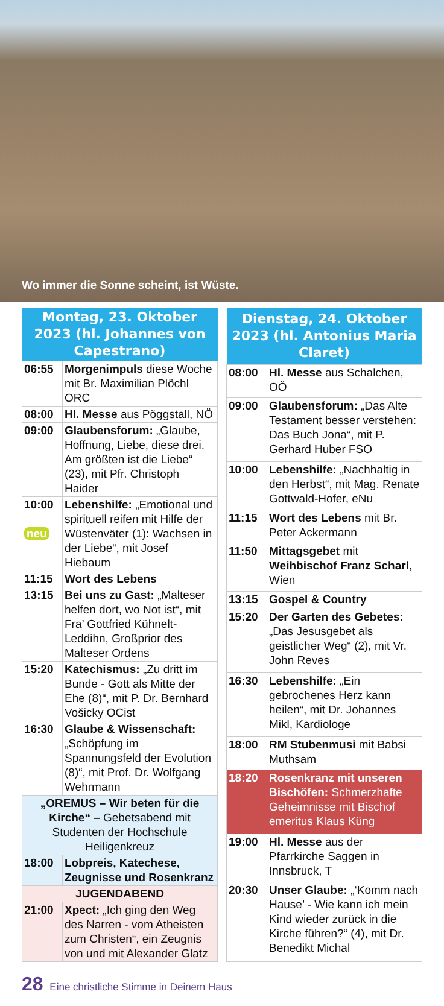Wo immer die Sonne scheint, ist Wüste.
| Montag, 23. Oktober 2023 (hl. Johannes von Capestrano) | |
| --- | --- |
| 06:55 | Morgenimpuls diese Woche mit Br. Maximilian Plöchl ORC |
| 08:00 | Hl. Messe aus Pöggstall, NÖ |
| 09:00 | Glaubensforum: „Glaube, Hoffnung, Liebe, diese drei. Am größten ist die Liebe“ (23), mit Pfr. Christoph Haider |
| 10:00 neu | Lebenshilfe: „Emotional und spirituell reifen mit Hilfe der Wüstenväter (1): Wachsen in der Liebe“, mit Josef Hiebaum |
| 11:15 | Wort des Lebens |
| 13:15 | Bei uns zu Gast: „Malteser helfen dort, wo Not ist“, mit Fra’ Gottfried Kühnelt-Leddihn, Großprior des Malteser Ordens |
| 15:20 | Katechismus: „Zu dritt im Bunde - Gott als Mitte der Ehe (8)“, mit P. Dr. Bernhard Vošicky OCist |
| 16:30 | Glaube & Wissenschaft: „Schöpfung im Spannungsfeld der Evolution (8)“, mit Prof. Dr. Wolfgang Wehrmann |
| „OREMUS – Wir beten für die Kirche“ – Gebetsabend mit Studenten der Hochschule Heiligenkreuz | |
| 18:00 | Lobpreis, Katechese, Zeugnisse und Rosenkranz |
| JUGENDABEND | |
| 21:00 | Xpect: „Ich ging den Weg des Narren - vom Atheisten zum Christen“, ein Zeugnis von und mit Alexander Glatz |
| Dienstag, 24. Oktober 2023 (hl. Antonius Maria Claret) | |
| --- | --- |
| 08:00 | Hl. Messe aus Schalchen, OÖ |
| 09:00 | Glaubensforum: „Das Alte Testament besser verstehen: Das Buch Jona“, mit P. Gerhard Huber FSO |
| 10:00 | Lebenshilfe: „Nachhaltig in den Herbst“, mit Mag. Renate Gottwald-Hofer, eNu |
| 11:15 | Wort des Lebens mit Br. Peter Ackermann |
| 11:50 | Mittagsgebet mit Weihbischof Franz Scharl , Wien |
| 13:15 | Gospel & Country |
| 15:20 | Der Garten des Gebetes: „Das Jesusgebet als geistlicher Weg“ (2), mit Vr. John Reves |
| 16:30 | Lebenshilfe: „Ein gebrochenes Herz kann heilen“, mit Dr. Johannes Mikl, Kardiologe |
| 18:00 | RM Stubenmusi mit Babsi Muthsam |
| 18:20 | Rosenkranz mit unseren Bischöfen: Schmerzhafte Geheimnisse mit Bischof emeritus Klaus Küng |
| 19:00 | Hl. Messe aus der Pfarrkirche Saggen in Innsbruck, T |
| 20:30 | Unser Glaube: „‘Komm nach Hause’ - Wie kann ich mein Kind wieder zurück in die Kirche führen?“ (4), mit Dr. Benedikt Michal |
28 Eine christliche Stimme in Deinem Haus